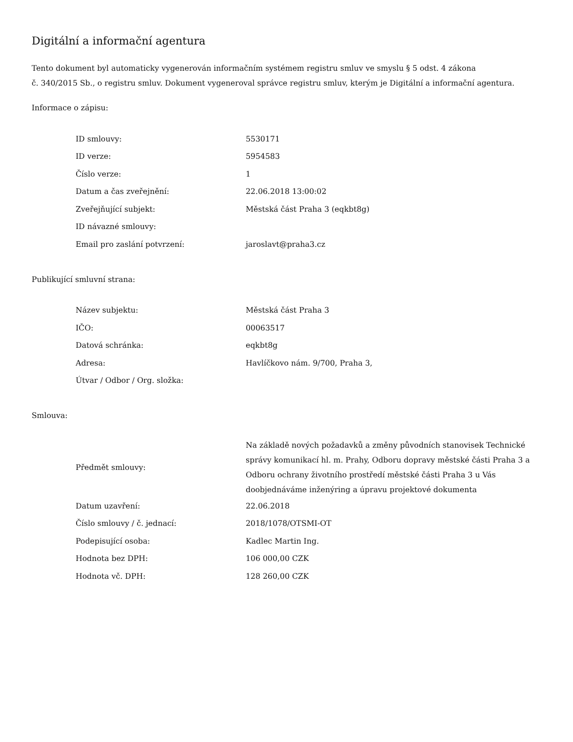Digitální a informační agentura
Tento dokument byl automaticky vygenerován informačním systémem registru smluv ve smyslu § 5 odst. 4 zákona
č. 340/2015 Sb., o registru smluv. Dokument vygeneroval správce registru smluv, kterým je Digitální a informační agentura.
Informace o zápisu:
| ID smlouvy: | 5530171 |
| ID verze: | 5954583 |
| Číslo verze: | 1 |
| Datum a čas zveřejnění: | 22.06.2018 13:00:02 |
| Zveřejňující subjekt: | Městská část Praha 3 (eqkbt8g) |
| ID návazné smlouvy: | |
| Email pro zaslání potvrzení: | jaroslavt@praha3.cz |
Publikující smluvní strana:
| Název subjektu: | Městská část Praha 3 |
| IČO: | 00063517 |
| Datová schránka: | eqkbt8g |
| Adresa: | Havlíčkovo nám. 9/700, Praha 3, |
| Útvar / Odbor / Org. složka: | |
Smlouva:
| Předmět smlouvy: | Na základě nových požadavků a změny původních stanovisek Technické správy komunikací hl. m. Prahy, Odboru dopravy městské části Praha 3 a Odboru ochrany životního prostředí městské části Praha 3 u Vás doobjednáváme inženýring a úpravu projektové dokumenta |
| Datum uzavření: | 22.06.2018 |
| Číslo smlouvy / č. jednací: | 2018/1078/OTSMI-OT |
| Podepisující osoba: | Kadlec Martin Ing. |
| Hodnota bez DPH: | 106 000,00 CZK |
| Hodnota vč. DPH: | 128 260,00 CZK |